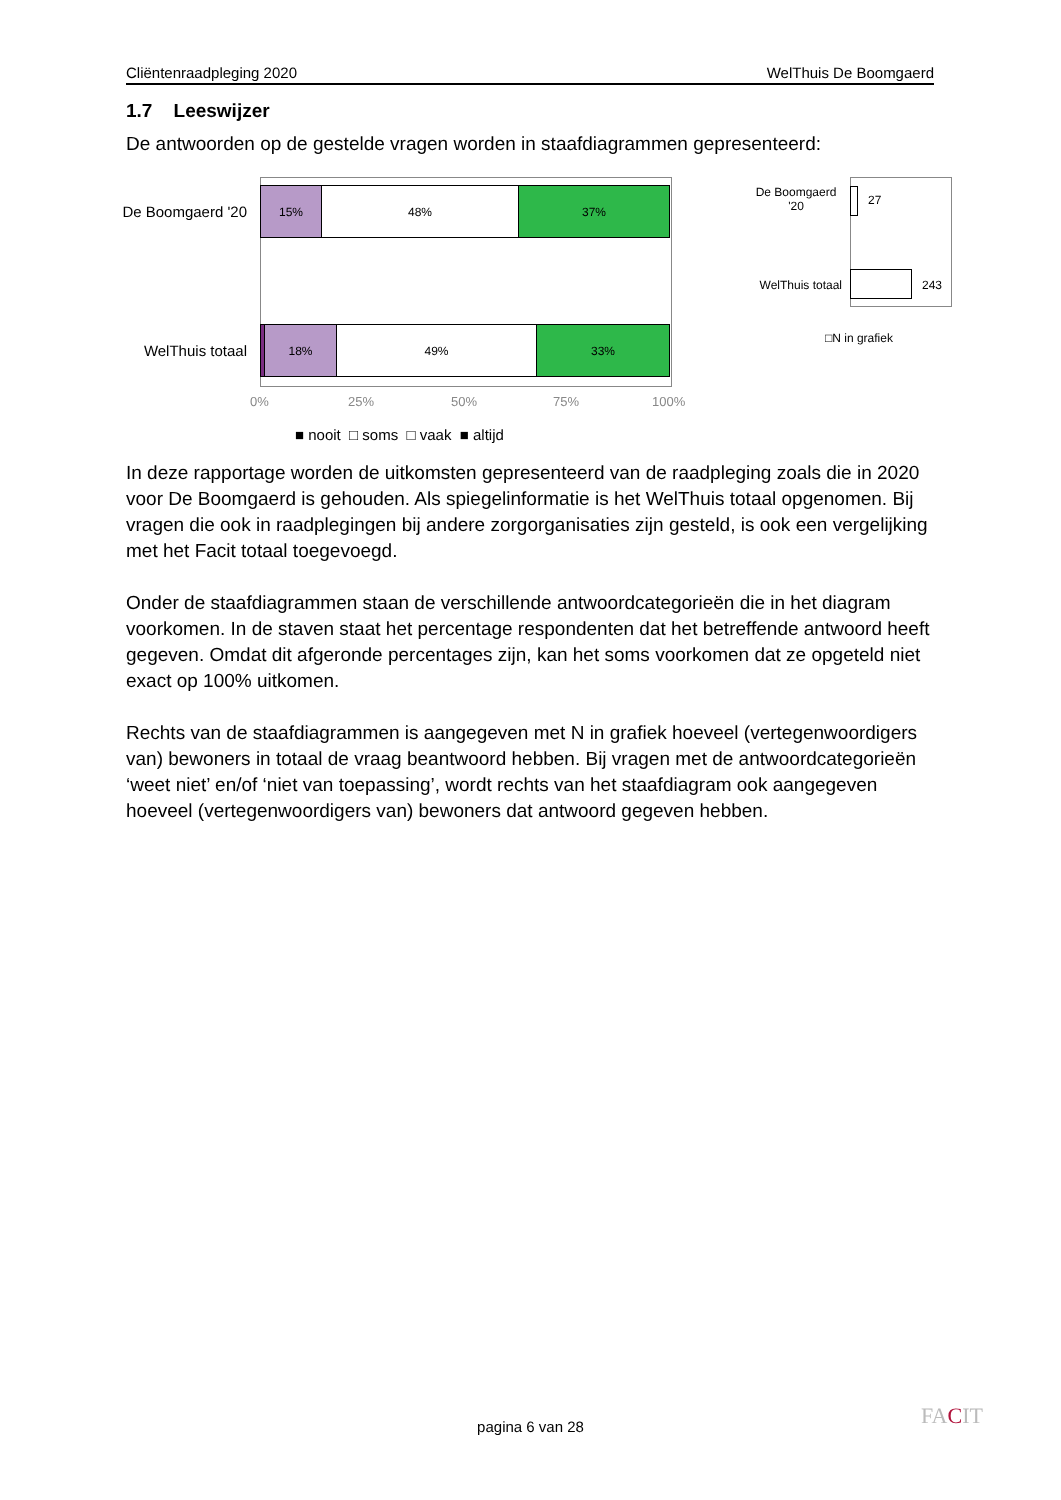Cliëntenraadpleging 2020 WelThuis De Boomgaerd
1.7 Leeswijzer
De antwoorden op de gestelde vragen worden in staafdiagrammen gepresenteerd:
De Boomgaerd '20
15% 48% 37%
WelThuis totaal
18% 49% 33%
0% 25% 50% 75% 100%
■ nooit □ soms □ vaak ■ altijd
De Boomgaerd '20
27
WelThuis totaal
243
□N in grafiek
In deze rapportage worden de uitkomsten gepresenteerd van de raadpleging zoals die in 2020 voor De Boomgaerd is gehouden. Als spiegelinformatie is het WelThuis totaal opgenomen. Bij vragen die ook in raadplegingen bij andere zorgorganisaties zijn gesteld, is ook een vergelijking met het Facit totaal toegevoegd.
Onder de staafdiagrammen staan de verschillende antwoordcategorieën die in het diagram voorkomen. In de staven staat het percentage respondenten dat het betreffende antwoord heeft gegeven. Omdat dit afgeronde percentages zijn, kan het soms voorkomen dat ze opgeteld niet exact op 100% uitkomen.
Rechts van de staafdiagrammen is aangegeven met N in grafiek hoeveel (vertegenwoordigers van) bewoners in totaal de vraag beantwoord hebben. Bij vragen met de antwoordcategorieën ‘weet niet’ en/of ‘niet van toepassing’, wordt rechts van het staafdiagram ook aangegeven hoeveel (vertegenwoordigers van) bewoners dat antwoord gegeven hebben.
pagina 6 van 28 FACIT